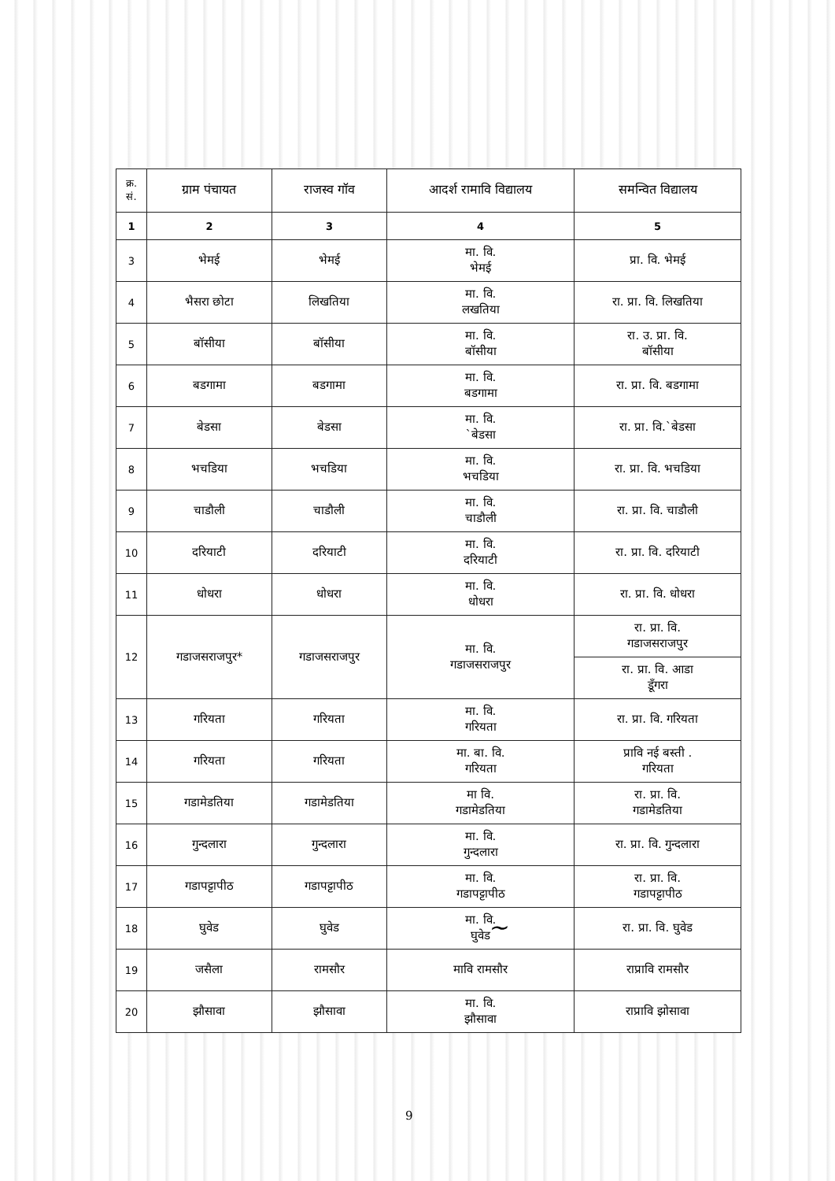| क्र. सं. | ग्राम पंचायत | राजस्व गॉव | आदर्श रामावि विद्यालय | समन्वित विद्यालय |
| --- | --- | --- | --- | --- |
| 1 | 2 | 3 | 4 | 5 |
| 3 | भेमई | भेमई | मा. वि. भेमई | प्रा. वि. भेमई |
| 4 | भैसरा छोटा | लिखतिया | मा. वि. लखतिया | रा. प्रा. वि. लिखतिया |
| 5 | बॉसीया | बॉसीया | मा. वि. बॉसीया | रा. उ. प्रा. वि. बॉसीया |
| 6 | बडगामा | बडगामा | मा. वि. बडगामा | रा. प्रा. वि. बडगामा |
| 7 | बेडसा | बेडसा | मा. वि. `बेडसा | रा. प्रा. वि.`बेडसा |
| 8 | भचडिया | भचडिया | मा. वि. भचडिया | रा. प्रा. वि. भचडिया |
| 9 | चाडौली | चाडौली | मा. वि. चाडौली | रा. प्रा. वि. चाडौली |
| 10 | दरियाटी | दरियाटी | मा. वि. दरियाटी | रा. प्रा. वि. दरियाटी |
| 11 | धोधरा | धोधरा | मा. वि. धोधरा | रा. प्रा. वि. धोधरा |
| 12 | गडाजसराजपुर* | गडाजसराजपुर | मा. वि. गडाजसराजपुर | रा. प्रा. वि. गडाजसराजपुर |
| | | | | रा. प्रा. वि. आडा डूँगरा |
| 13 | गरियता | गरियता | मा. वि. गरियता | रा. प्रा. वि. गरियता |
| 14 | गरियता | गरियता | मा. बा. वि. गरियता | प्रावि नई बस्ती . गरियता |
| 15 | गडामेडतिया | गडामेडतिया | मा वि. गडामेडतिया | रा. प्रा. वि. गडामेडतिया |
| 16 | गुन्दलारा | गुन्दलारा | मा. वि. गुन्दलारा | रा. प्रा. वि. गुन्दलारा |
| 17 | गडापट्टापीठ | गडापट्टापीठ | मा. वि. गडापट्टापीठ | रा. प्रा. वि. गडापट्टापीठ |
| 18 | घुवेड | घुवेड | मा. वि. घुवेड | रा. प्रा. वि. घुवेड |
| 19 | जसैला | रामसौर | मावि रामसौर | राप्रावि रामसौर |
| 20 | झौसावा | झौसावा | मा. वि. झौसावा | राप्रावि झोसावा |
∼
9